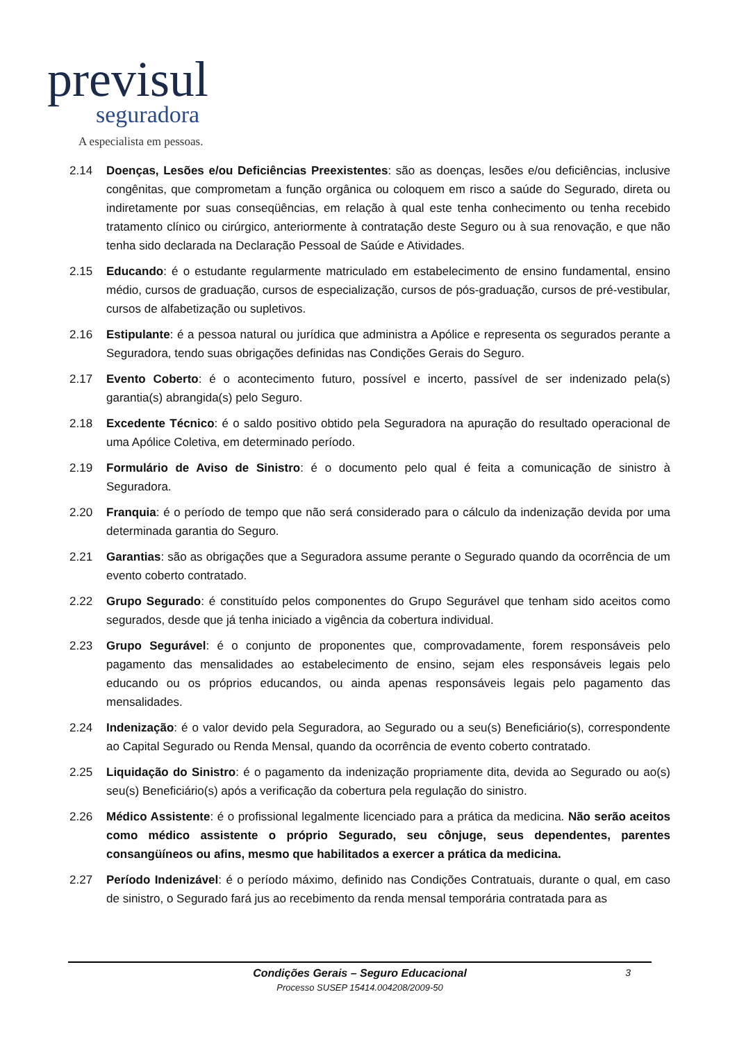previsul
seguradora
A especialista em pessoas.
2.14 Doenças, Lesões e/ou Deficiências Preexistentes: são as doenças, lesões e/ou deficiências, inclusive congênitas, que comprometam a função orgânica ou coloquem em risco a saúde do Segurado, direta ou indiretamente por suas conseqüências, em relação à qual este tenha conhecimento ou tenha recebido tratamento clínico ou cirúrgico, anteriormente à contratação deste Seguro ou à sua renovação, e que não tenha sido declarada na Declaração Pessoal de Saúde e Atividades.
2.15 Educando: é o estudante regularmente matriculado em estabelecimento de ensino fundamental, ensino médio, cursos de graduação, cursos de especialização, cursos de pós-graduação, cursos de pré-vestibular, cursos de alfabetização ou supletivos.
2.16 Estipulante: é a pessoa natural ou jurídica que administra a Apólice e representa os segurados perante a Seguradora, tendo suas obrigações definidas nas Condições Gerais do Seguro.
2.17 Evento Coberto: é o acontecimento futuro, possível e incerto, passível de ser indenizado pela(s) garantia(s) abrangida(s) pelo Seguro.
2.18 Excedente Técnico: é o saldo positivo obtido pela Seguradora na apuração do resultado operacional de uma Apólice Coletiva, em determinado período.
2.19 Formulário de Aviso de Sinistro: é o documento pelo qual é feita a comunicação de sinistro à Seguradora.
2.20 Franquia: é o período de tempo que não será considerado para o cálculo da indenização devida por uma determinada garantia do Seguro.
2.21 Garantias: são as obrigações que a Seguradora assume perante o Segurado quando da ocorrência de um evento coberto contratado.
2.22 Grupo Segurado: é constituído pelos componentes do Grupo Segurável que tenham sido aceitos como segurados, desde que já tenha iniciado a vigência da cobertura individual.
2.23 Grupo Segurável: é o conjunto de proponentes que, comprovadamente, forem responsáveis pelo pagamento das mensalidades ao estabelecimento de ensino, sejam eles responsáveis legais pelo educando ou os próprios educandos, ou ainda apenas responsáveis legais pelo pagamento das mensalidades.
2.24 Indenização: é o valor devido pela Seguradora, ao Segurado ou a seu(s) Beneficiário(s), correspondente ao Capital Segurado ou Renda Mensal, quando da ocorrência de evento coberto contratado.
2.25 Liquidação do Sinistro: é o pagamento da indenização propriamente dita, devida ao Segurado ou ao(s) seu(s) Beneficiário(s) após a verificação da cobertura pela regulação do sinistro.
2.26 Médico Assistente: é o profissional legalmente licenciado para a prática da medicina. Não serão aceitos como médico assistente o próprio Segurado, seu cônjuge, seus dependentes, parentes consangüíneos ou afins, mesmo que habilitados a exercer a prática da medicina.
2.27 Período Indenizável: é o período máximo, definido nas Condições Contratuais, durante o qual, em caso de sinistro, o Segurado fará jus ao recebimento da renda mensal temporária contratada para as
3
Condições Gerais – Seguro Educacional
Processo SUSEP 15414.004208/2009-50